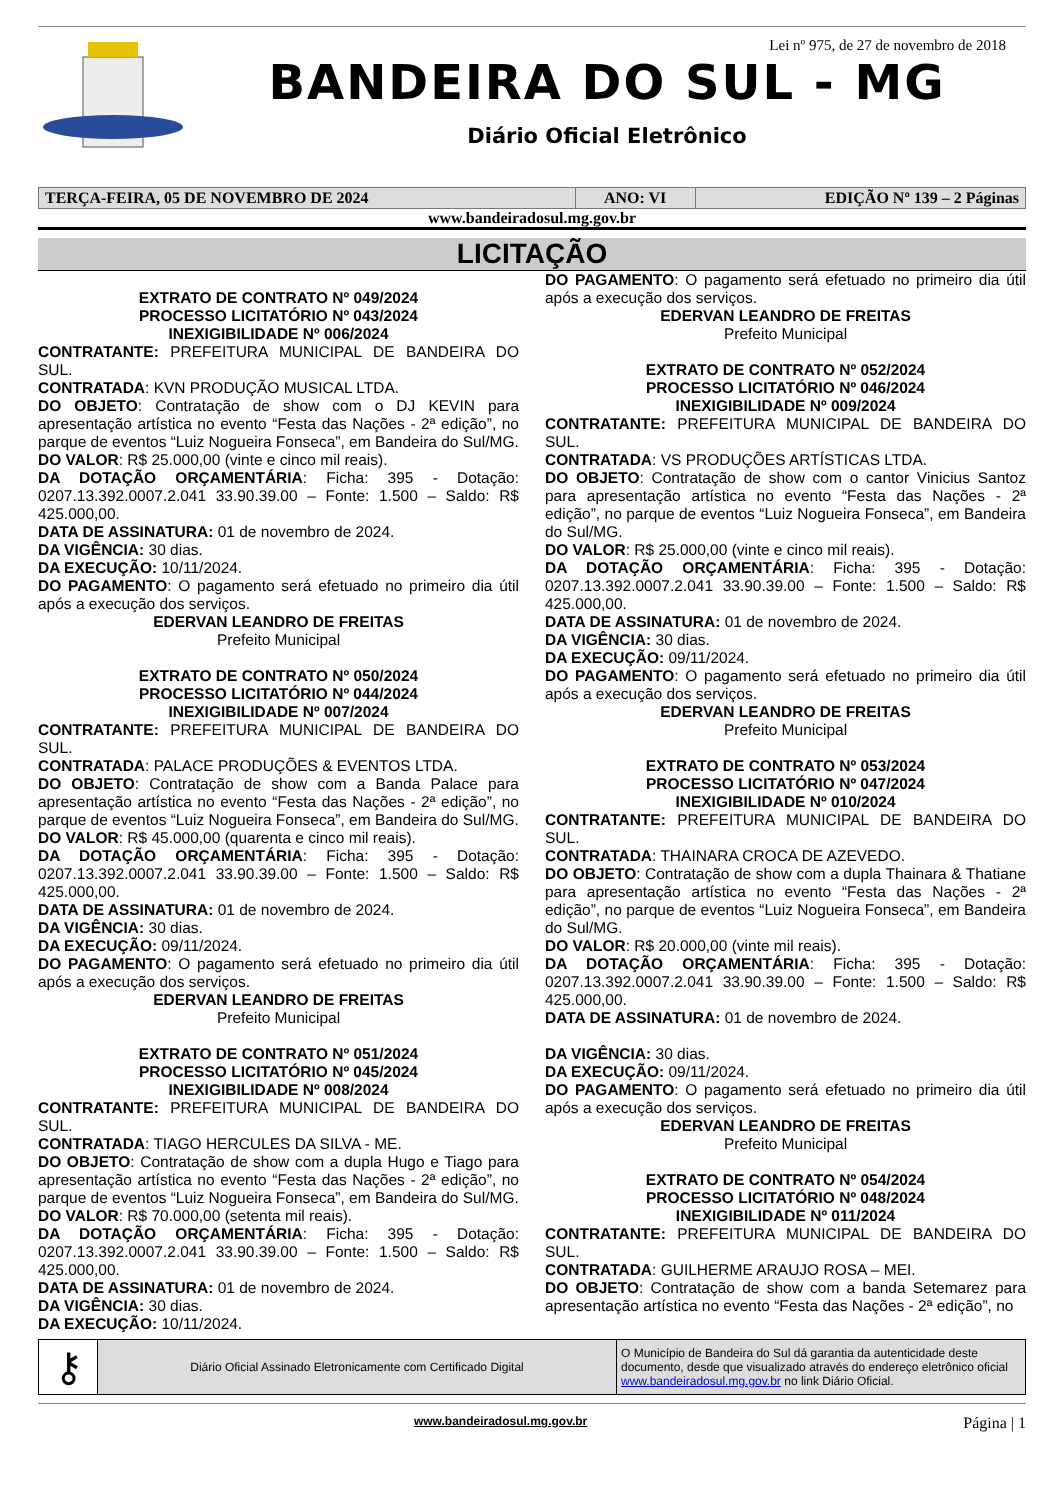Lei nº 975, de 27 de novembro de 2018
BANDEIRA DO SUL - MG
Diário Oficial Eletrônico
| TERÇA-FEIRA, 05 DE NOVEMBRO DE 2024 | ANO: VI | EDIÇÃO Nº 139 – 2 Páginas |
www.bandeiradosul.mg.gov.br
LICITAÇÃO
EXTRATO DE CONTRATO Nº 049/2024
PROCESSO LICITATÓRIO Nº 043/2024
INEXIGIBILIDADE Nº 006/2024
CONTRATANTE: PREFEITURA MUNICIPAL DE BANDEIRA DO SUL.
CONTRATADA: KVN PRODUÇÃO MUSICAL LTDA.
DO OBJETO: Contratação de show com o DJ KEVIN para apresentação artística no evento “Festa das Nações - 2ª edição”, no parque de eventos “Luiz Nogueira Fonseca”, em Bandeira do Sul/MG.
DO VALOR: R$ 25.000,00 (vinte e cinco mil reais).
DA DOTAÇÃO ORÇAMENTÁRIA: Ficha: 395 - Dotação: 0207.13.392.0007.2.041 33.90.39.00 – Fonte: 1.500 – Saldo: R$ 425.000,00.
DATA DE ASSINATURA: 01 de novembro de 2024.
DA VIGÊNCIA: 30 dias.
DA EXECUÇÃO: 10/11/2024.
DO PAGAMENTO: O pagamento será efetuado no primeiro dia útil após a execução dos serviços.
EDERVAN LEANDRO DE FREITAS
Prefeito Municipal
EXTRATO DE CONTRATO Nº 050/2024
PROCESSO LICITATÓRIO Nº 044/2024
INEXIGIBILIDADE Nº 007/2024
CONTRATANTE: PREFEITURA MUNICIPAL DE BANDEIRA DO SUL.
CONTRATADA: PALACE PRODUÇÕES & EVENTOS LTDA.
DO OBJETO: Contratação de show com a Banda Palace para apresentação artística no evento “Festa das Nações - 2ª edição”, no parque de eventos “Luiz Nogueira Fonseca”, em Bandeira do Sul/MG.
DO VALOR: R$ 45.000,00 (quarenta e cinco mil reais).
DA DOTAÇÃO ORÇAMENTÁRIA: Ficha: 395 - Dotação: 0207.13.392.0007.2.041 33.90.39.00 – Fonte: 1.500 – Saldo: R$ 425.000,00.
DATA DE ASSINATURA: 01 de novembro de 2024.
DA VIGÊNCIA: 30 dias.
DA EXECUÇÃO: 09/11/2024.
DO PAGAMENTO: O pagamento será efetuado no primeiro dia útil após a execução dos serviços.
EDERVAN LEANDRO DE FREITAS
Prefeito Municipal
EXTRATO DE CONTRATO Nº 051/2024
PROCESSO LICITATÓRIO Nº 045/2024
INEXIGIBILIDADE Nº 008/2024
CONTRATANTE: PREFEITURA MUNICIPAL DE BANDEIRA DO SUL.
CONTRATADA: TIAGO HERCULES DA SILVA - ME.
DO OBJETO: Contratação de show com a dupla Hugo e Tiago para apresentação artística no evento “Festa das Nações - 2ª edição”, no parque de eventos “Luiz Nogueira Fonseca”, em Bandeira do Sul/MG.
DO VALOR: R$ 70.000,00 (setenta mil reais).
DA DOTAÇÃO ORÇAMENTÁRIA: Ficha: 395 - Dotação: 0207.13.392.0007.2.041 33.90.39.00 – Fonte: 1.500 – Saldo: R$ 425.000,00.
DATA DE ASSINATURA: 01 de novembro de 2024.
DA VIGÊNCIA: 30 dias.
DA EXECUÇÃO: 10/11/2024.
DO PAGAMENTO: O pagamento será efetuado no primeiro dia útil após a execução dos serviços.
EDERVAN LEANDRO DE FREITAS
Prefeito Municipal
EXTRATO DE CONTRATO Nº 052/2024
PROCESSO LICITATÓRIO Nº 046/2024
INEXIGIBILIDADE Nº 009/2024
CONTRATANTE: PREFEITURA MUNICIPAL DE BANDEIRA DO SUL.
CONTRATADA: VS PRODUÇÕES ARTÍSTICAS LTDA.
DO OBJETO: Contratação de show com o cantor Vinicius Santoz para apresentação artística no evento “Festa das Nações - 2ª edição”, no parque de eventos “Luiz Nogueira Fonseca”, em Bandeira do Sul/MG.
DO VALOR: R$ 25.000,00 (vinte e cinco mil reais).
DA DOTAÇÃO ORÇAMENTÁRIA: Ficha: 395 - Dotação: 0207.13.392.0007.2.041 33.90.39.00 – Fonte: 1.500 – Saldo: R$ 425.000,00.
DATA DE ASSINATURA: 01 de novembro de 2024.
DA VIGÊNCIA: 30 dias.
DA EXECUÇÃO: 09/11/2024.
DO PAGAMENTO: O pagamento será efetuado no primeiro dia útil após a execução dos serviços.
EDERVAN LEANDRO DE FREITAS
Prefeito Municipal
EXTRATO DE CONTRATO Nº 053/2024
PROCESSO LICITATÓRIO Nº 047/2024
INEXIGIBILIDADE Nº 010/2024
CONTRATANTE: PREFEITURA MUNICIPAL DE BANDEIRA DO SUL.
CONTRATADA: THAINARA CROCA DE AZEVEDO.
DO OBJETO: Contratação de show com a dupla Thainara & Thatiane para apresentação artística no evento “Festa das Nações - 2ª edição”, no parque de eventos “Luiz Nogueira Fonseca”, em Bandeira do Sul/MG.
DO VALOR: R$ 20.000,00 (vinte mil reais).
DA DOTAÇÃO ORÇAMENTÁRIA: Ficha: 395 - Dotação: 0207.13.392.0007.2.041 33.90.39.00 – Fonte: 1.500 – Saldo: R$ 425.000,00.
DATA DE ASSINATURA: 01 de novembro de 2024.
DA VIGÊNCIA: 30 dias.
DA EXECUÇÃO: 09/11/2024.
DO PAGAMENTO: O pagamento será efetuado no primeiro dia útil após a execução dos serviços.
EDERVAN LEANDRO DE FREITAS
Prefeito Municipal
EXTRATO DE CONTRATO Nº 054/2024
PROCESSO LICITATÓRIO Nº 048/2024
INEXIGIBILIDADE Nº 011/2024
CONTRATANTE: PREFEITURA MUNICIPAL DE BANDEIRA DO SUL.
CONTRATADA: GUILHERME ARAUJO ROSA – MEI.
DO OBJETO: Contratação de show com a banda Setemarez para apresentação artística no evento “Festa das Nações - 2ª edição”, no
| ⚷ | Diário Oficial Assinado Eletronicamente com Certificado Digital | O Município de Bandeira do Sul dá garantia da autenticidade deste documento, desde que visualizado através do endereço eletrônico oficial www.bandeiradosul.mg.gov.br no link Diário Oficial. |
www.bandeiradosul.mg.gov.br Página | 1